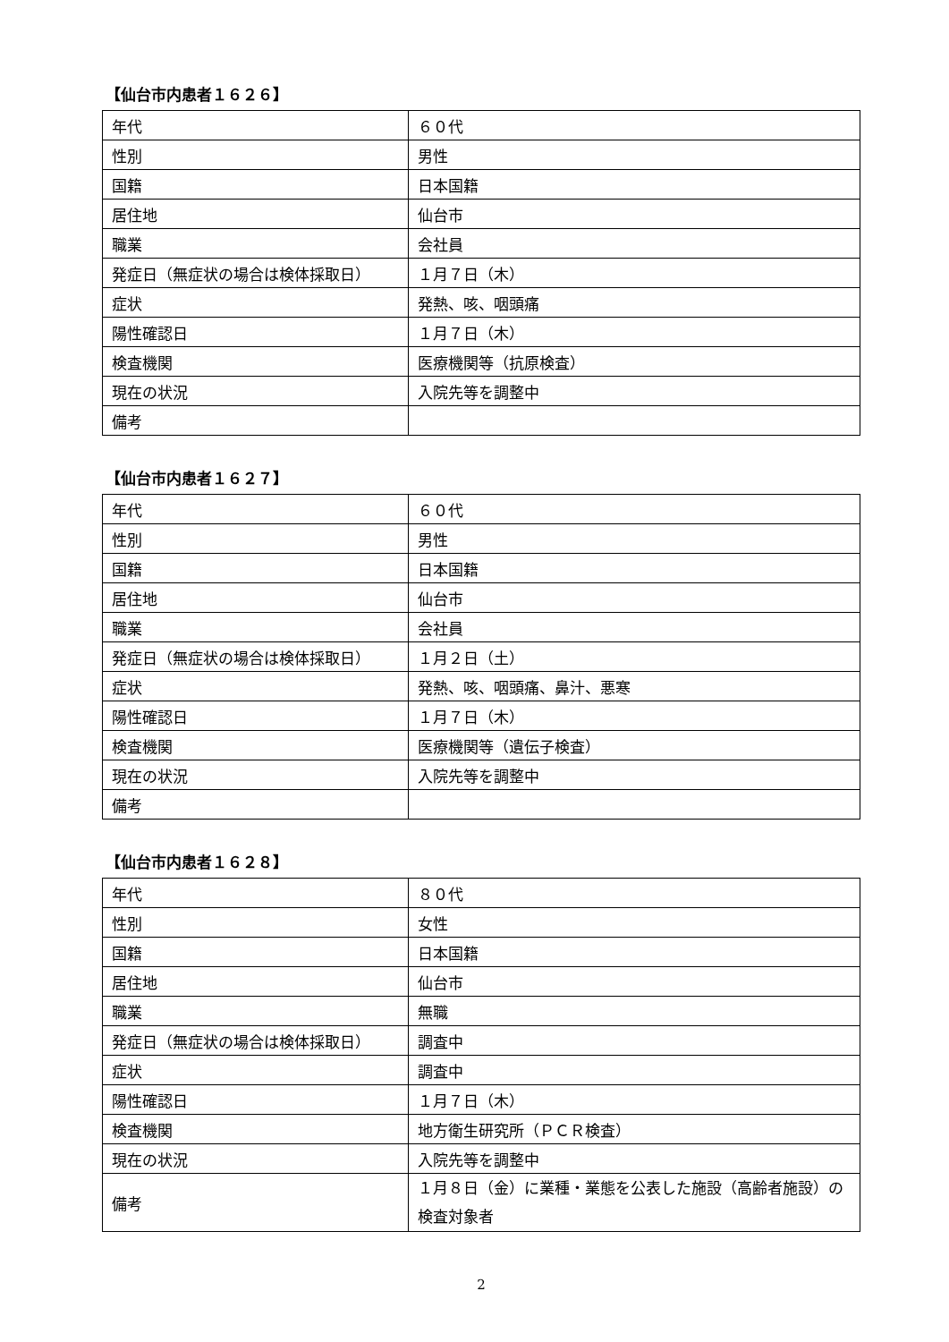【仙台市内患者１６２６】
| 年代 | ６０代 |
| 性別 | 男性 |
| 国籍 | 日本国籍 |
| 居住地 | 仙台市 |
| 職業 | 会社員 |
| 発症日（無症状の場合は検体採取日） | １月７日（木） |
| 症状 | 発熱、咳、咽頭痛 |
| 陽性確認日 | １月７日（木） |
| 検査機関 | 医療機関等（抗原検査） |
| 現在の状況 | 入院先等を調整中 |
| 備考 | |
【仙台市内患者１６２７】
| 年代 | ６０代 |
| 性別 | 男性 |
| 国籍 | 日本国籍 |
| 居住地 | 仙台市 |
| 職業 | 会社員 |
| 発症日（無症状の場合は検体採取日） | １月２日（土） |
| 症状 | 発熱、咳、咽頭痛、鼻汁、悪寒 |
| 陽性確認日 | １月７日（木） |
| 検査機関 | 医療機関等（遺伝子検査） |
| 現在の状況 | 入院先等を調整中 |
| 備考 | |
【仙台市内患者１６２８】
| 年代 | ８０代 |
| 性別 | 女性 |
| 国籍 | 日本国籍 |
| 居住地 | 仙台市 |
| 職業 | 無職 |
| 発症日（無症状の場合は検体採取日） | 調査中 |
| 症状 | 調査中 |
| 陽性確認日 | １月７日（木） |
| 検査機関 | 地方衛生研究所（ＰＣＲ検査） |
| 現在の状況 | 入院先等を調整中 |
| 備考 | １月８日（金）に業種・業態を公表した施設（高齢者施設）の検査対象者 |
2